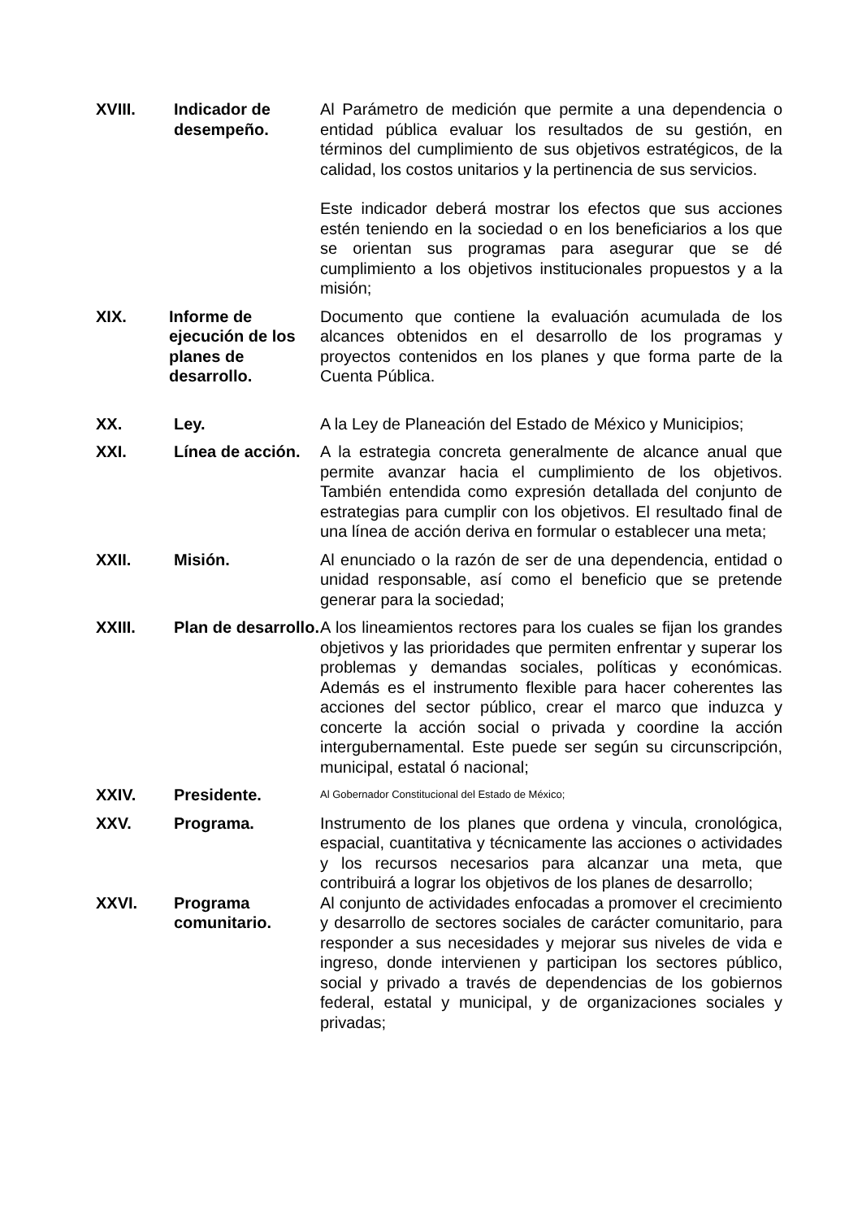XVIII. Indicador de desempeño.
Al Parámetro de medición que permite a una dependencia o entidad pública evaluar los resultados de su gestión, en términos del cumplimiento de sus objetivos estratégicos, de la calidad, los costos unitarios y la pertinencia de sus servicios.
Este indicador deberá mostrar los efectos que sus acciones estén teniendo en la sociedad o en los beneficiarios a los que se orientan sus programas para asegurar que se dé cumplimiento a los objetivos institucionales propuestos y a la misión;
XIX. Informe de ejecución de los planes de desarrollo.
Documento que contiene la evaluación acumulada de los alcances obtenidos en el desarrollo de los programas y proyectos contenidos en los planes y que forma parte de la Cuenta Pública.
XX. Ley. A la Ley de Planeación del Estado de México y Municipios;
XXI. Línea de acción.
A la estrategia concreta generalmente de alcance anual que permite avanzar hacia el cumplimiento de los objetivos. También entendida como expresión detallada del conjunto de estrategias para cumplir con los objetivos. El resultado final de una línea de acción deriva en formular o establecer una meta;
XXII. Misión. Al enunciado o la razón de ser de una dependencia, entidad o unidad responsable, así como el beneficio que se pretende generar para la sociedad;
XXIII. Plan de desarrollo.
A los lineamientos rectores para los cuales se fijan los grandes objetivos y las prioridades que permiten enfrentar y superar los problemas y demandas sociales, políticas y económicas. Además es el instrumento flexible para hacer coherentes las acciones del sector público, crear el marco que induzca y concerte la acción social o privada y coordine la acción intergubernamental. Este puede ser según su circunscripción, municipal, estatal ó nacional;
XXIV. Presidente.
Al Gobernador Constitucional del Estado de México;
XXV. Programa. Instrumento de los planes que ordena y vincula, cronológica, espacial, cuantitativa y técnicamente las acciones o actividades y los recursos necesarios para alcanzar una meta, que contribuirá a lograr los objetivos de los planes de desarrollo;
XXVI. Programa comunitario.
Al conjunto de actividades enfocadas a promover el crecimiento y desarrollo de sectores sociales de carácter comunitario, para responder a sus necesidades y mejorar sus niveles de vida e ingreso, donde intervienen y participan los sectores público, social y privado a través de dependencias de los gobiernos federal, estatal y municipal, y de organizaciones sociales y privadas;